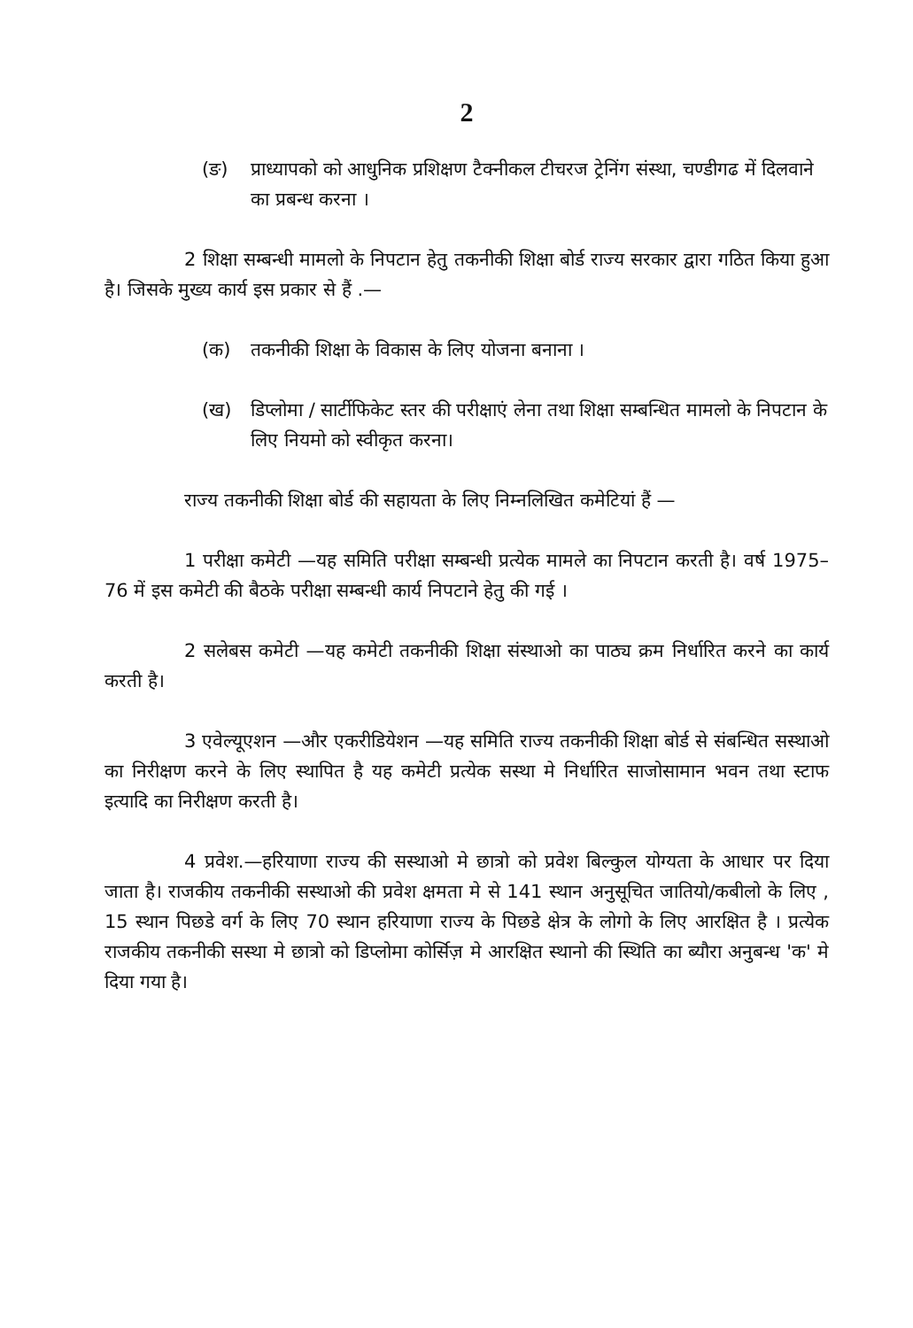2
(ङ) प्राध्यापको को आधुनिक प्रशिक्षण टैक्नीकल टीचरज ट्रेनिंग संस्था, चण्डीगढ में दिलवाने का प्रबन्ध करना ।
2 शिक्षा सम्बन्धी मामलो के निपटान हेतु तकनीकी शिक्षा बोर्ड राज्य सरकार द्वारा गठित किया हुआ है। जिसके मुख्य कार्य इस प्रकार से हैं .—
(क) तकनीकी शिक्षा के विकास के लिए योजना बनाना ।
(ख) डिप्लोमा / सार्टीफिकेट स्तर की परीक्षाएं लेना तथा शिक्षा सम्बन्धित मामलो के निपटान के लिए नियमो को स्वीकृत करना।
राज्य तकनीकी शिक्षा बोर्ड की सहायता के लिए निम्नलिखित कमेटियां हैं —
1 परीक्षा कमेटी —यह समिति परीक्षा सम्बन्धी प्रत्येक मामले का निपटान करती है। वर्ष 1975–76 में इस कमेटी की बैठके परीक्षा सम्बन्धी कार्य निपटाने हेतु की गई ।
2 सलेबस कमेटी —यह कमेटी तकनीकी शिक्षा संस्थाओ का पाठ्य क्रम निर्धारित करने का कार्य करती है।
3 एवेल्यूएशन —और एकरीडियेशन —यह समिति राज्य तकनीकी शिक्षा बोर्ड से संबन्धित सस्थाओ का निरीक्षण करने के लिए स्थापित है यह कमेटी प्रत्येक सस्था मे निर्धारित साजोसामान भवन तथा स्टाफ इत्यादि का निरीक्षण करती है।
4 प्रवेश.—हरियाणा राज्य की सस्थाओ मे छात्रो को प्रवेश बिल्कुल योग्यता के आधार पर दिया जाता है। राजकीय तकनीकी सस्थाओ की प्रवेश क्षमता मे से 141 स्थान अनुसूचित जातियो/कबीलो के लिए , 15 स्थान पिछडे वर्ग के लिए 70 स्थान हरियाणा राज्य के पिछडे क्षेत्र के लोगो के लिए आरक्षित है । प्रत्येक राजकीय तकनीकी सस्था मे छात्रो को डिप्लोमा कोर्सिज़ मे आरक्षित स्थानो की स्थिति का ब्यौरा अनुबन्ध 'क' मे दिया गया है।